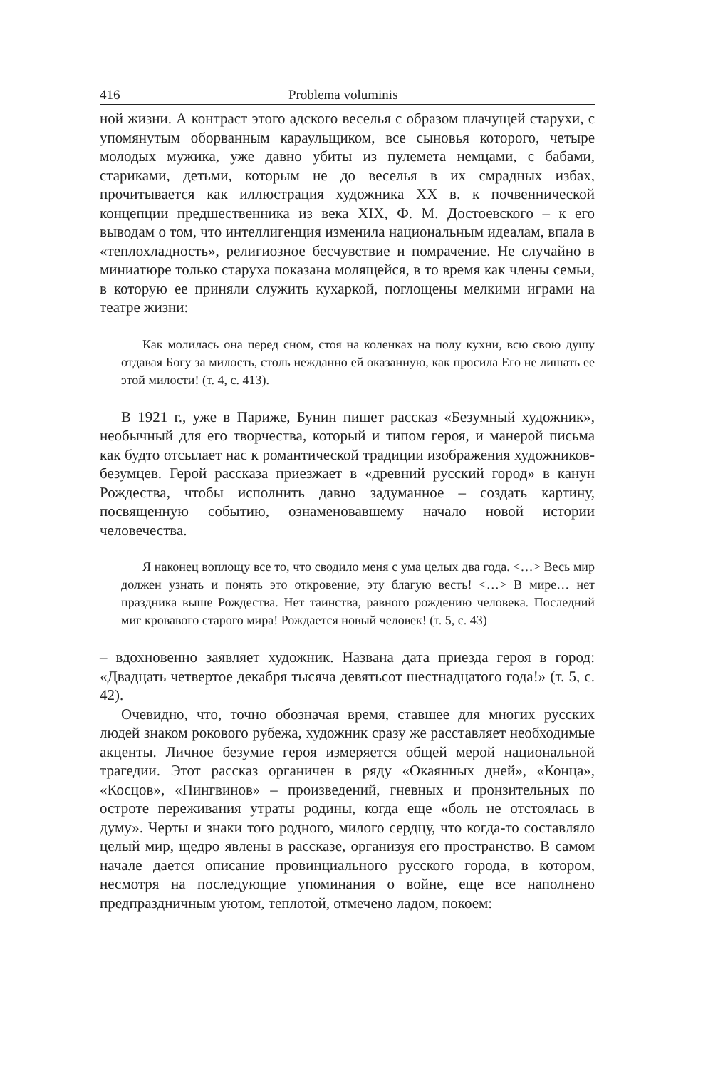416 Problema voluminis
ной жизни. А контраст этого адского веселья с образом плачущей старухи, с упомянутым оборванным караульщиком, все сыновья которого, четыре молодых мужика, уже давно убиты из пулемета немцами, с бабами, стариками, детьми, которым не до веселья в их смрадных избах, прочитывается как иллюстрация художника XX в. к почвеннической концепции предшественника из века XIX, Ф. М. Достоевского – к его выводам о том, что интеллигенция изменила национальным идеалам, впала в «теплохладность», религиозное бесчувствие и помрачение. Не случайно в миниатюре только старуха показана молящейся, в то время как члены семьи, в которую ее приняли служить кухаркой, поглощены мелкими играми на театре жизни:
Как молилась она перед сном, стоя на коленках на полу кухни, всю свою душу отдавая Богу за милость, столь нежданно ей оказанную, как просила Его не лишать ее этой милости! (т. 4, с. 413).
В 1921 г., уже в Париже, Бунин пишет рассказ «Безумный художник», необычный для его творчества, который и типом героя, и манерой письма как будто отсылает нас к романтической традиции изображения художников-безумцев. Герой рассказа приезжает в «древний русский город» в канун Рождества, чтобы исполнить давно задуманное – создать картину, посвященную событию, ознаменовавшему начало новой истории человечества.
Я наконец воплощу все то, что сводило меня с ума целых два года. <…> Весь мир должен узнать и понять это откровение, эту благую весть! <…> В мире… нет праздника выше Рождества. Нет таинства, равного рождению человека. Последний миг кровавого старого мира! Рождается новый человек! (т. 5, с. 43)
– вдохновенно заявляет художник. Названа дата приезда героя в город: «Двадцать четвертое декабря тысяча девятьсот шестнадцатого года!» (т. 5, с. 42).
Очевидно, что, точно обозначая время, ставшее для многих русских людей знаком рокового рубежа, художник сразу же расставляет необходимые акценты. Личное безумие героя измеряется общей мерой национальной трагедии. Этот рассказ органичен в ряду «Окаянных дней», «Конца», «Косцов», «Пингвинов» – произведений, гневных и пронзительных по остроте переживания утраты родины, когда еще «боль не отстоялась в думу». Черты и знаки того родного, милого сердцу, что когда-то составляло целый мир, щедро явлены в рассказе, организуя его пространство. В самом начале дается описание провинциального русского города, в котором, несмотря на последующие упоминания о войне, еще все наполнено предпраздничным уютом, теплотой, отмечено ладом, покоем: